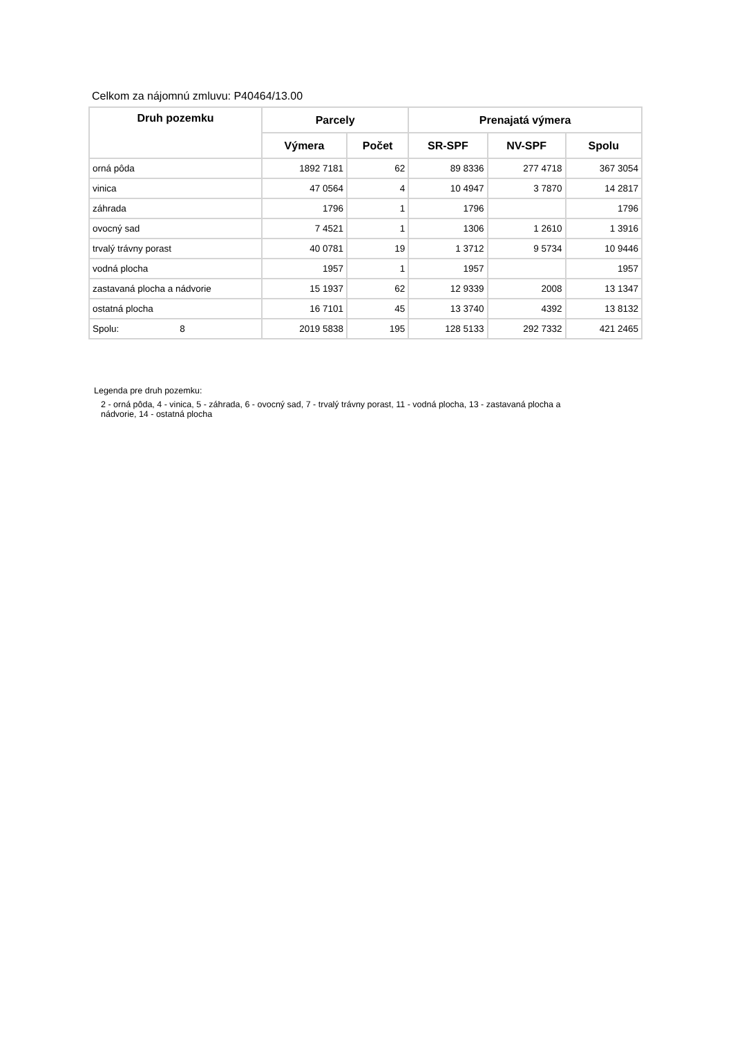Celkom za nájomnú zmluvu: P40464/13.00
| Druh pozemku | Parcely | | Prenajatá výmera | | |
| --- | --- | --- | --- | --- | --- |
| | Výmera | Počet | SR-SPF | NV-SPF | Spolu |
| orná pôda | 1892 7181 | 62 | 89 8336 | 277 4718 | 367 3054 |
| vinica | 47 0564 | 4 | 10 4947 | 3 7870 | 14 2817 |
| záhrada | 1796 | 1 | 1796 | | 1796 |
| ovocný sad | 7 4521 | 1 | 1306 | 1 2610 | 1 3916 |
| trvalý trávny porast | 40 0781 | 19 | 1 3712 | 9 5734 | 10 9446 |
| vodná plocha | 1957 | 1 | 1957 | | 1957 |
| zastavaná plocha a nádvorie | 15 1937 | 62 | 12 9339 | 2008 | 13 1347 |
| ostatná plocha | 16 7101 | 45 | 13 3740 | 4392 | 13 8132 |
| Spolu: 8 | 2019 5838 | 195 | 128 5133 | 292 7332 | 421 2465 |
Legenda pre druh pozemku:
2 - orná pôda, 4 - vinica, 5 - záhrada, 6 - ovocný sad, 7 - trvalý trávny porast, 11 - vodná plocha, 13 - zastavaná plocha a nádvorie, 14 - ostatná plocha